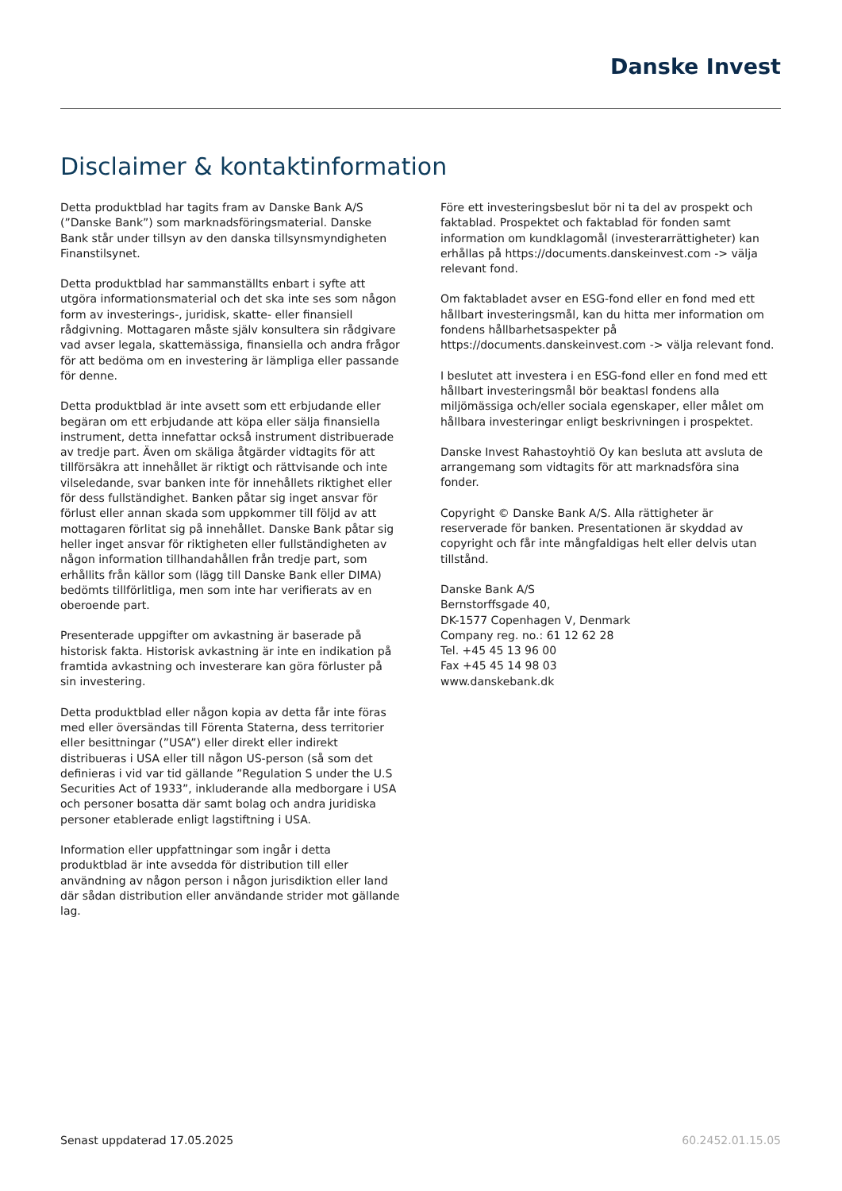Danske Invest
Disclaimer & kontaktinformation
Detta produktblad har tagits fram av Danske Bank A/S (”Danske Bank”) som marknadsföringsmaterial. Danske Bank står under tillsyn av den danska tillsynsmyndigheten Finanstilsynet.
Detta produktblad har sammanställts enbart i syfte att utgöra informationsmaterial och det ska inte ses som någon form av investerings-, juridisk, skatte- eller finansiell rådgivning. Mottagaren måste själv konsultera sin rådgivare vad avser legala, skattemässiga, finansiella och andra frågor för att bedöma om en investering är lämpliga eller passande för denne.
Detta produktblad är inte avsett som ett erbjudande eller begäran om ett erbjudande att köpa eller sälja finansiella instrument, detta innefattar också instrument distribuerade av tredje part. Även om skäliga åtgärder vidtagits för att tillförsäkra att innehållet är riktigt och rättvisande och inte vilseledande, svar banken inte för innehållets riktighet eller för dess fullständighet. Banken påtar sig inget ansvar för förlust eller annan skada som uppkommer till följd av att mottagaren förlitat sig på innehållet. Danske Bank påtar sig heller inget ansvar för riktigheten eller fullständigheten av någon information tillhandahållen från tredje part, som erhållits från källor som (lägg till Danske Bank eller DIMA) bedömts tillförlitliga, men som inte har verifierats av en oberoende part.
Presenterade uppgifter om avkastning är baserade på historisk fakta. Historisk avkastning är inte en indikation på framtida avkastning och investerare kan göra förluster på sin investering.
Detta produktblad eller någon kopia av detta får inte föras med eller översändas till Förenta Staterna, dess territorier eller besittningar (”USA”) eller direkt eller indirekt distribueras i USA eller till någon US-person (så som det definieras i vid var tid gällande ”Regulation S under the U.S Securities Act of 1933”, inkluderande alla medborgare i USA och personer bosatta där samt bolag och andra juridiska personer etablerade enligt lagstiftning i USA.
Information eller uppfattningar som ingår i detta produktblad är inte avsedda för distribution till eller användning av någon person i någon jurisdiktion eller land där sådan distribution eller användande strider mot gällande lag.
Före ett investeringsbeslut bör ni ta del av prospekt och faktablad. Prospektet och faktablad för fonden samt information om kundklagomål (investerarrättigheter) kan erhållas på https://documents.danskeinvest.com -> välja relevant fond.
Om faktabladet avser en ESG-fond eller en fond med ett hållbart investeringsmål, kan du hitta mer information om fondens hållbarhetsaspekter på https://documents.danskeinvest.com -> välja relevant fond.
I beslutet att investera i en ESG-fond eller en fond med ett hållbart investeringsmål bör beaktasl fondens alla miljömässiga och/eller sociala egenskaper, eller målet om hållbara investeringar enligt beskrivningen i prospektet.
Danske Invest Rahastoyhtiö Oy kan besluta att avsluta de arrangemang som vidtagits för att marknadsföra sina fonder.
Copyright © Danske Bank A/S. Alla rättigheter är reserverade för banken. Presentationen är skyddad av copyright och får inte mångfaldigas helt eller delvis utan tillstånd.
Danske Bank A/S
Bernstorffsgade 40,
DK-1577 Copenhagen V, Denmark
Company reg. no.: 61 12 62 28
Tel. +45 45 13 96 00
Fax +45 45 14 98 03
www.danskebank.dk
Senast uppdaterad 17.05.2025 60.2452.01.15.05